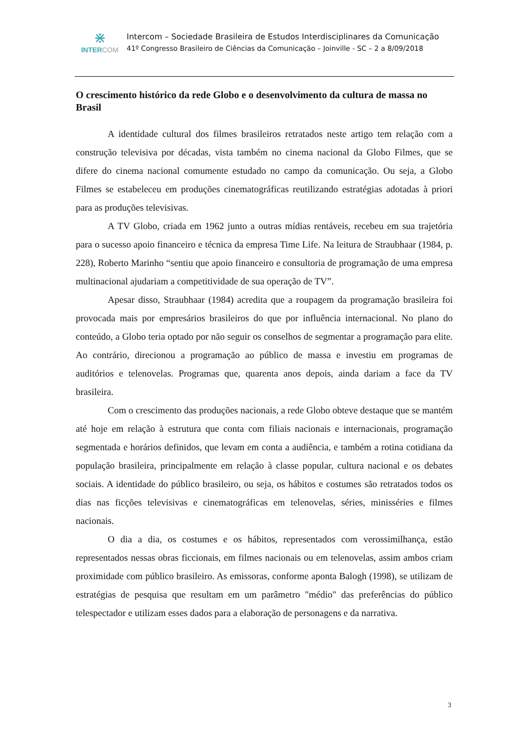⋇
INTERCOM
Intercom – Sociedade Brasileira de Estudos Interdisciplinares da Comunicação
41º Congresso Brasileiro de Ciências da Comunicação – Joinville - SC – 2 a 8/09/2018
O crescimento histórico da rede Globo e o desenvolvimento da cultura de massa no Brasil
A identidade cultural dos filmes brasileiros retratados neste artigo tem relação com a construção televisiva por décadas, vista também no cinema nacional da Globo Filmes, que se difere do cinema nacional comumente estudado no campo da comunicação. Ou seja, a Globo Filmes se estabeleceu em produções cinematográficas reutilizando estratégias adotadas à priori para as produções televisivas.
A TV Globo, criada em 1962 junto a outras mídias rentáveis, recebeu em sua trajetória para o sucesso apoio financeiro e técnica da empresa Time Life. Na leitura de Straubhaar (1984, p. 228), Roberto Marinho “sentiu que apoio financeiro e consultoria de programação de uma empresa multinacional ajudariam a competitividade de sua operação de TV”.
Apesar disso, Straubhaar (1984) acredita que a roupagem da programação brasileira foi provocada mais por empresários brasileiros do que por influência internacional. No plano do conteúdo, a Globo teria optado por não seguir os conselhos de segmentar a programação para elite. Ao contrário, direcionou a programação ao público de massa e investiu em programas de auditórios e telenovelas. Programas que, quarenta anos depois, ainda dariam a face da TV brasileira.
Com o crescimento das produções nacionais, a rede Globo obteve destaque que se mantém até hoje em relação à estrutura que conta com filiais nacionais e internacionais, programação segmentada e horários definidos, que levam em conta a audiência, e também a rotina cotidiana da população brasileira, principalmente em relação à classe popular, cultura nacional e os debates sociais. A identidade do público brasileiro, ou seja, os hábitos e costumes são retratados todos os dias nas ficções televisivas e cinematográficas em telenovelas, séries, minisséries e filmes nacionais.
O dia a dia, os costumes e os hábitos, representados com verossimilhança, estão representados nessas obras ficcionais, em filmes nacionais ou em telenovelas, assim ambos criam proximidade com público brasileiro. As emissoras, conforme aponta Balogh (1998), se utilizam de estratégias de pesquisa que resultam em um parâmetro "médio" das preferências do público telespectador e utilizam esses dados para a elaboração de personagens e da narrativa.
3